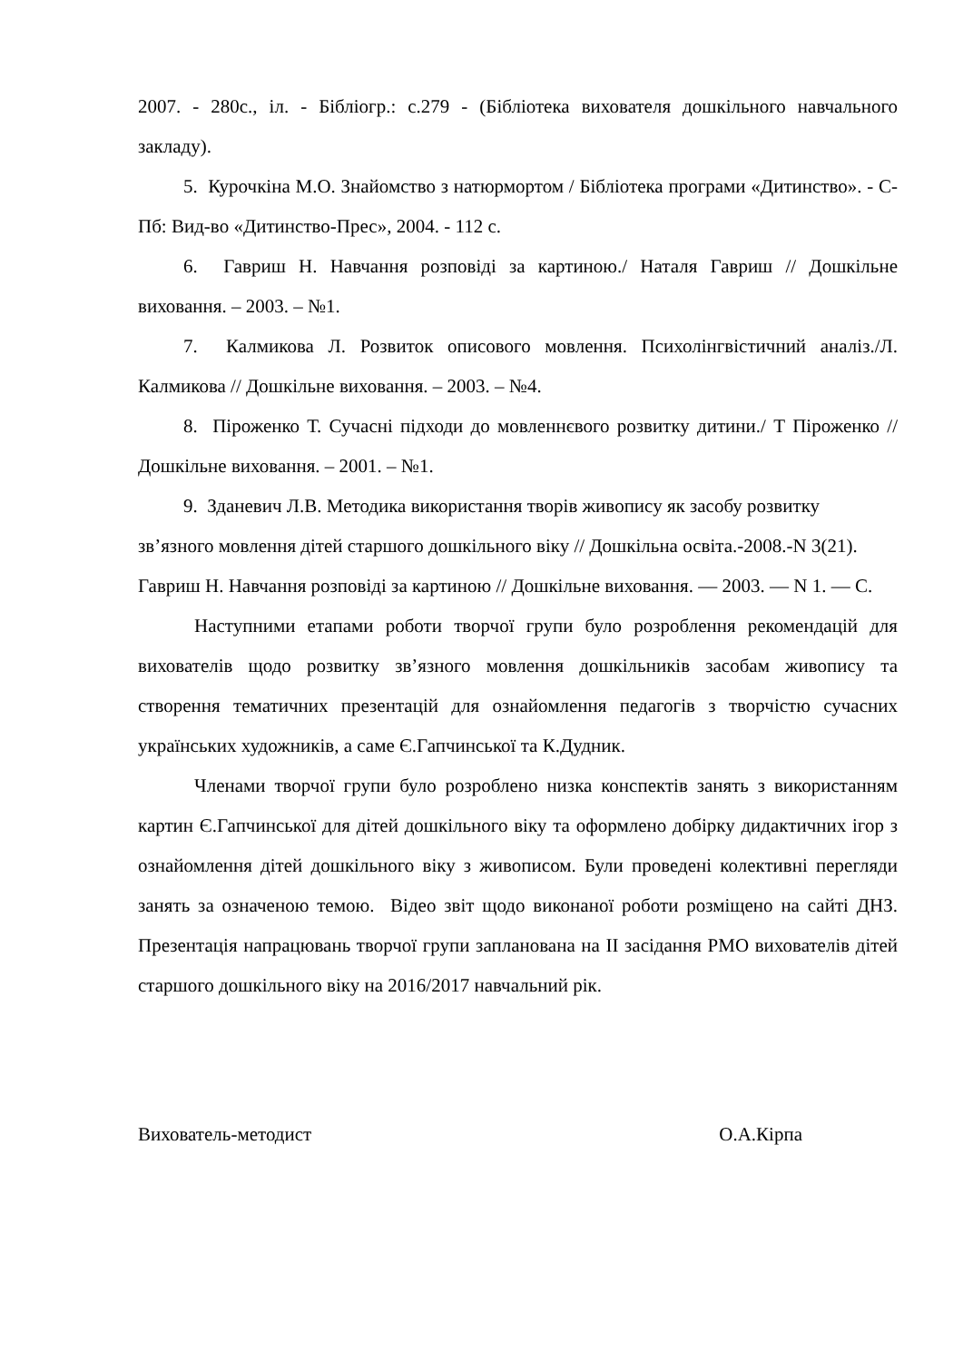2007. - 280с., іл. - Бібліогр.: с.279 - (Бібліотека вихователя дошкільного навчального закладу).
5. Курочкіна М.О. Знайомство з натюрмортом / Бібліотека програми «Дитинство». - С-Пб: Вид-во «Дитинство-Прес», 2004. - 112 с.
6. Гавриш Н. Навчання розповіді за картиною./ Наталя Гавриш // Дошкільне виховання. – 2003. – №1.
7. Калмикова Л. Розвиток описового мовлення. Психолінгвістичний аналіз./Л. Калмикова // Дошкільне виховання. – 2003. – №4.
8. Піроженко Т. Сучасні підходи до мовленнєвого розвитку дитини./ Т Піроженко // Дошкільне виховання. – 2001. – №1.
9. Зданевич Л.В. Методика використання творів живопису як засобу розвитку зв’язного мовлення дітей старшого дошкільного віку // Дошкільна освіта.-2008.-N 3(21).
Гавриш Н. Навчання розповіді за картиною // Дошкільне виховання. — 2003. — N 1. — С.
Наступними етапами роботи творчої групи було розроблення рекомендацій для вихователів щодо розвитку зв’язного мовлення дошкільників засобам живопису та створення тематичних презентацій для ознайомлення педагогів з творчістю сучасних українських художників, а саме Є.Гапчинської та К.Дудник.
Членами творчої групи було розроблено низка конспектів занять з використанням картин Є.Гапчинської для дітей дошкільного віку та оформлено добірку дидактичних ігор з ознайомлення дітей дошкільного віку з живописом. Були проведені колективні перегляди занять за означеною темою. Відео звіт щодо виконаної роботи розміщено на сайті ДНЗ. Презентація напрацювань творчої групи запланована на ІІ засідання РМО вихователів дітей старшого дошкільного віку на 2016/2017 навчальний рік.
Вихователь-методист О.А.Кірпа